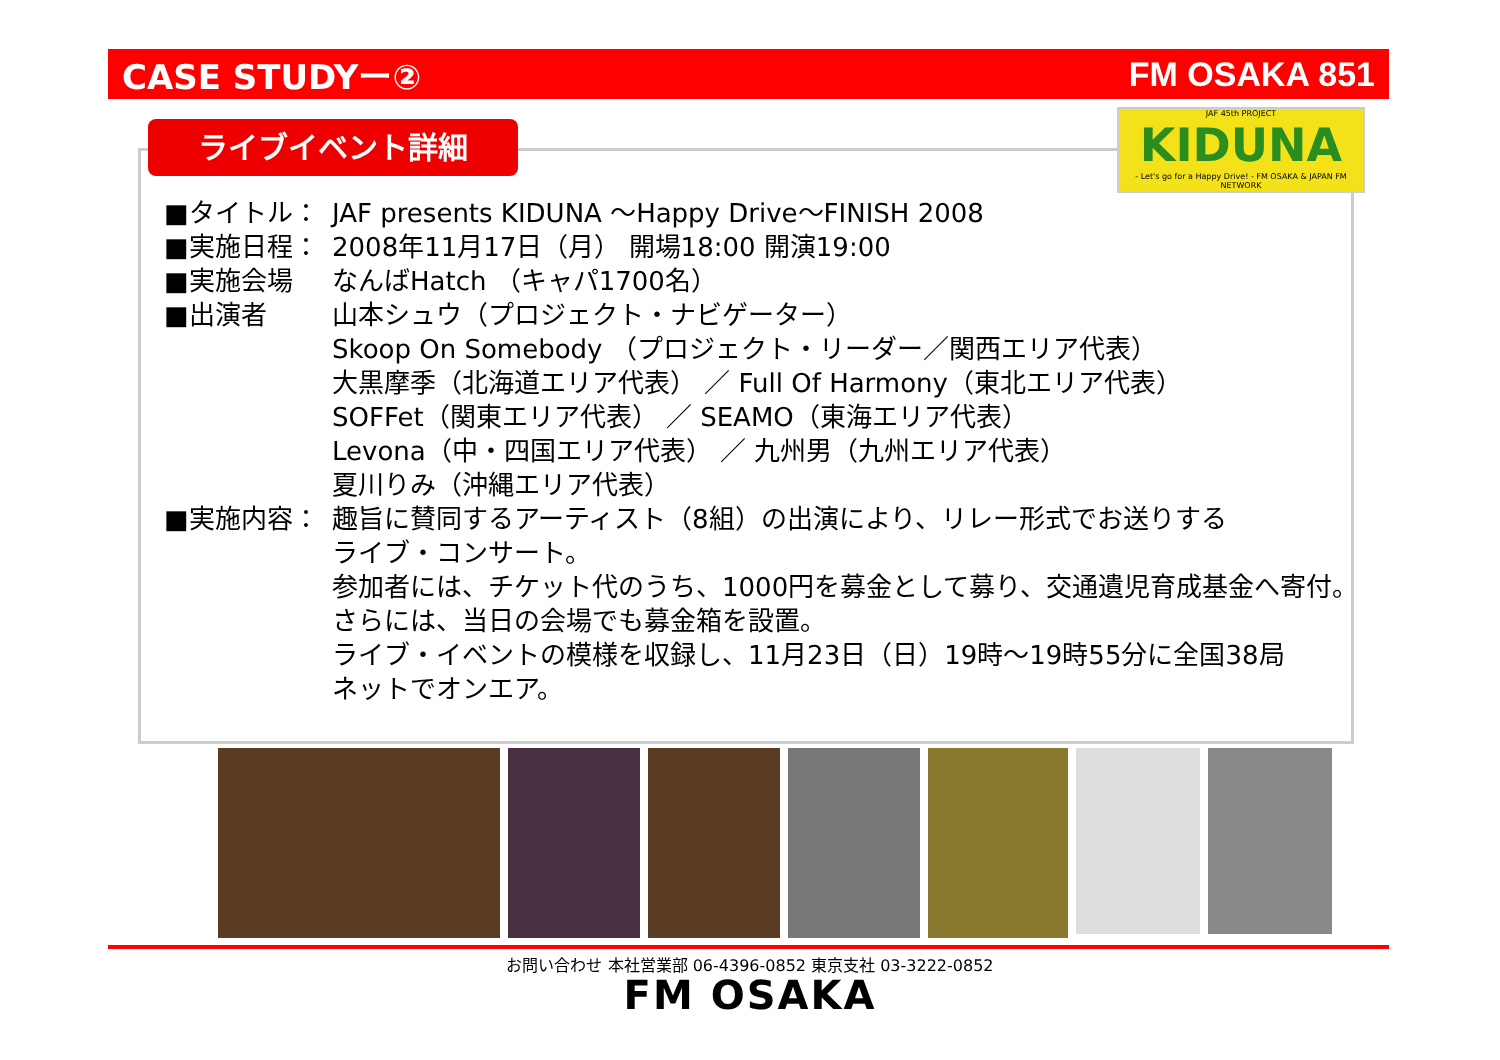CASE STUDYー② FM OSAKA 851
ライブイベント詳細
JAF 45th PROJECT
KIDUNA
- Let's go for a Happy Drive! - FM OSAKA & JAPAN FM NETWORK
■タイトル： JAF presents KIDUNA ～Happy Drive～FINISH 2008
■実施日程： 2008年11月17日（月） 開場18:00 開演19:00
■実施会場 なんばHatch （キャパ1700名）
■出演者 山本シュウ（プロジェクト・ナビゲーター）
Skoop On Somebody （プロジェクト・リーダー／関西エリア代表）
大黒摩季（北海道エリア代表） ／ Full Of Harmony（東北エリア代表）
SOFFet（関東エリア代表） ／ SEAMO（東海エリア代表）
Levona（中・四国エリア代表） ／ 九州男（九州エリア代表）
夏川りみ（沖縄エリア代表）
■実施内容： 趣旨に賛同するアーティスト（8組）の出演により、リレー形式でお送りする
ライブ・コンサート。
参加者には、チケット代のうち、1000円を募金として募り、交通遺児育成基金へ寄付。
さらには、当日の会場でも募金箱を設置。
ライブ・イベントの模様を収録し、11月23日（日）19時～19時55分に全国38局
ネットでオンエア。
お問い合わせ 本社営業部 06-4396-0852 東京支社 03-3222-0852
FM OSAKA